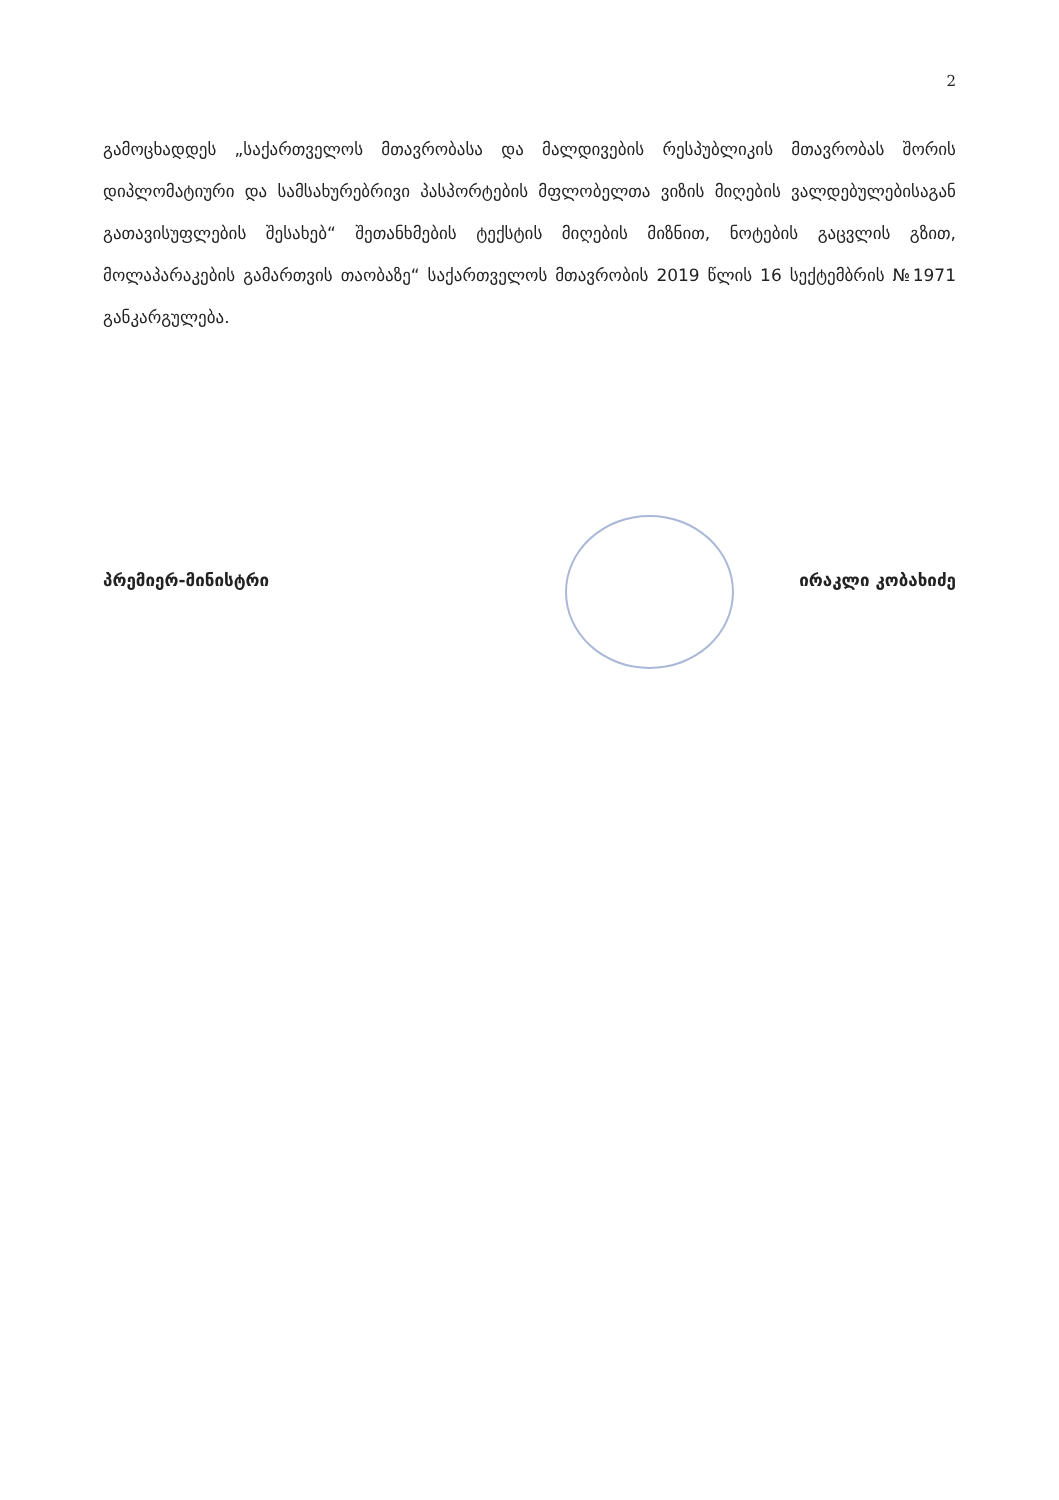2
გამოცხადდეს „საქართველოს მთავრობასა და მალდივების რესპუბლიკის მთავრობას შორის დიპლომატიური და სამსახურებრივი პასპორტების მფლობელთა ვიზის მიღების ვალდებულებისაგან გათავისუფლების შესახებ“ შეთანხმების ტექსტის მიღების მიზნით, ნოტების გაცვლის გზით, მოლაპარაკების გამართვის თაობაზე“ საქართველოს მთავრობის 2019 წლის 16 სექტემბრის №1971 განკარგულება.
პრემიერ-მინისტრი ირაკლი კობახიძე